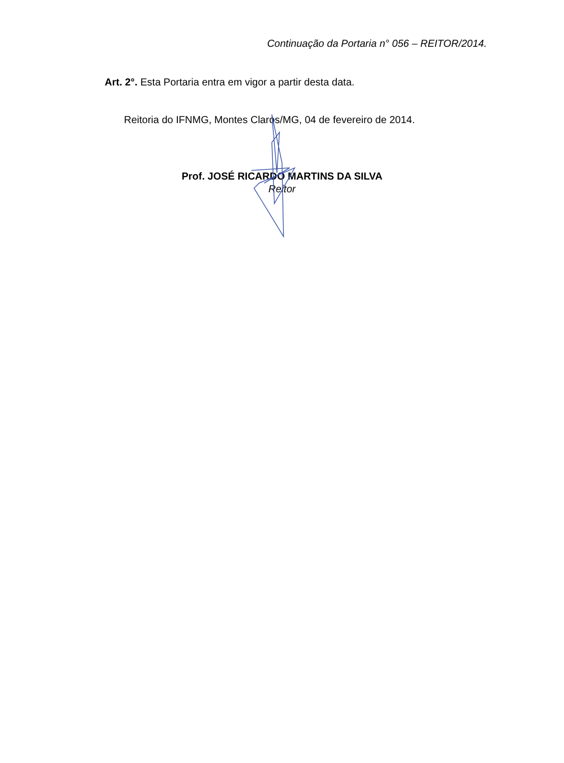Continuação da Portaria n° 056 – REITOR/2014.
Art. 2°. Esta Portaria entra em vigor a partir desta data.
Reitoria do IFNMG, Montes Claros/MG, 04 de fevereiro de 2014.
Prof. JOSÉ RICARDO MARTINS DA SILVA
Reitor